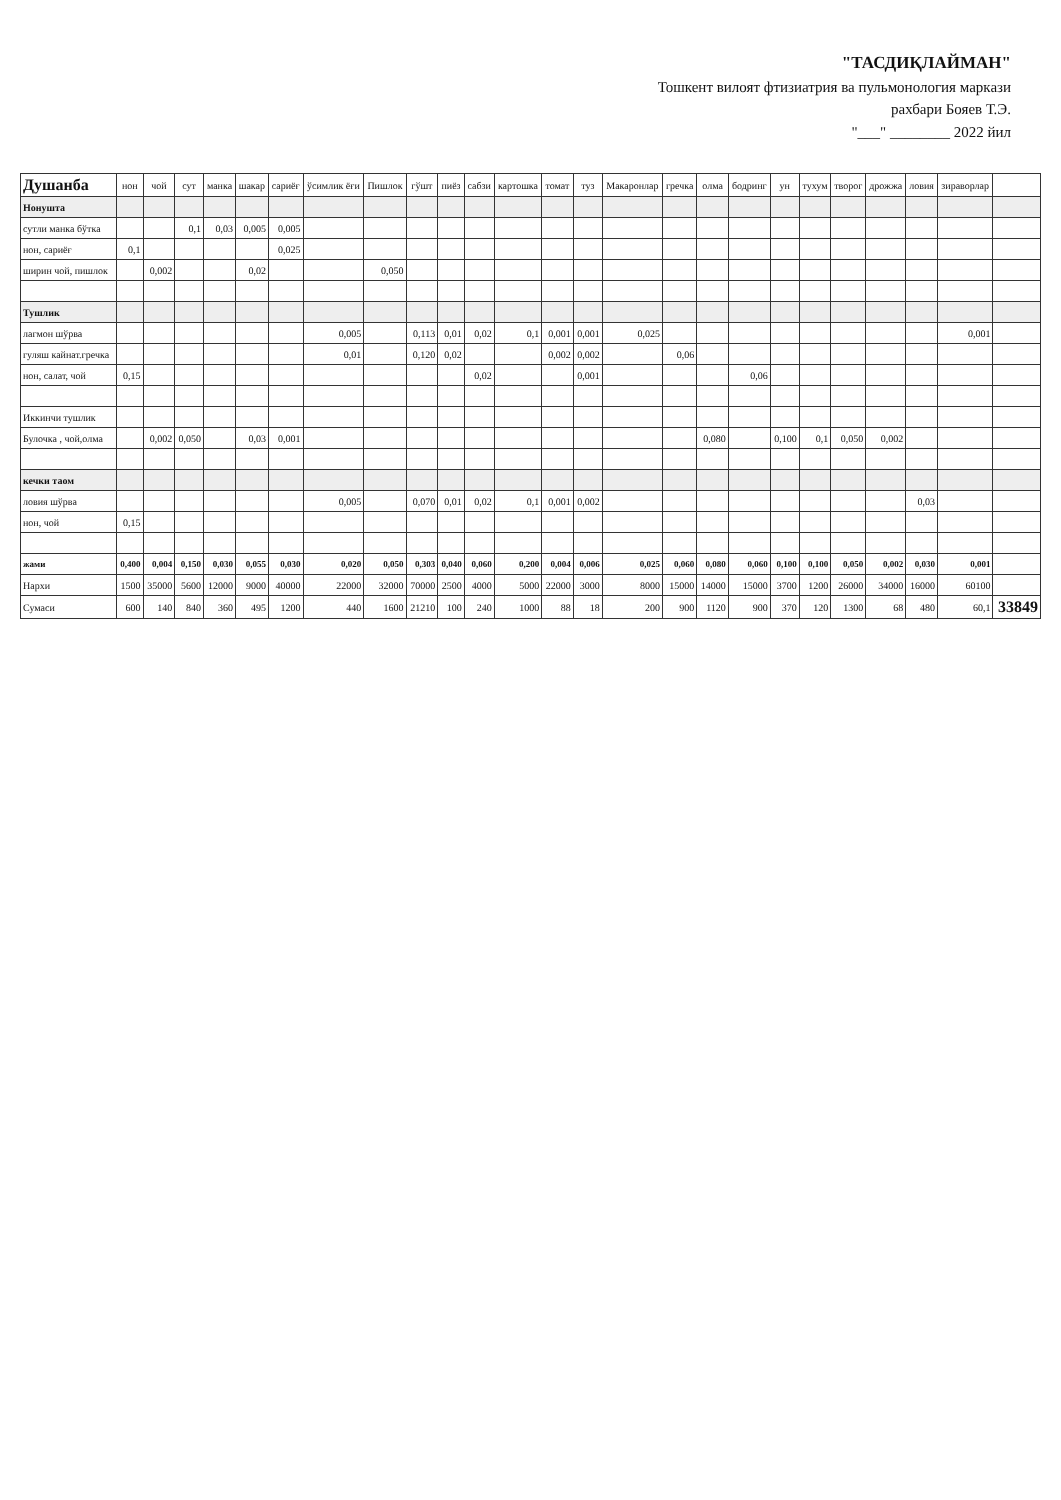"ТАСДИҚЛАЙМАН"
Тошкент вилоят фтизиатрия ва пульмонология маркази
рахбари Бояев Т.Э.
"___" ________ 2022 йил
| Душанба | нон | чой | сут | манка | шакар | сариёғ | ўсимлик ёғи | Пишлок | гўшт | пиёз | сабзи | картошка | томат | туз | Макаронлар | гречка | олма | бодринг | ун | тухум | творог | дрожжа | ловия | зираворлар | |
| --- | --- | --- | --- | --- | --- | --- | --- | --- | --- | --- | --- | --- | --- | --- | --- | --- | --- | --- | --- | --- | --- | --- | --- | --- | --- |
| Нонушта | | | | | | | | | | | | | | | | | | | | | | | | | |
| сутли манка бўтка | | | 0,1 | 0,03 | 0,005 | 0,005 | | | | | | | | | | | | | | | | | | | |
| нон, сариёғ | 0,1 | | | | | 0,025 | | | | | | | | | | | | | | | | | | | |
| ширин чой, пишлок | | 0,002 | | | 0,02 | | | 0,050 | | | | | | | | | | | | | | | | | |
| Тушлик | | | | | | | | | | | | | | | | | | | | | | | | | |
| лагмон шўрва | | | | | | | 0,005 | | 0,113 | 0,01 | 0,02 | 0,1 | 0,001 | 0,001 | 0,025 | | | | | | | | | 0,001 | |
| гуляш кайнат.гречка | | | | | | | 0,01 | | 0,120 | 0,02 | | | 0,002 | 0,002 | | 0,06 | | | | | | | | | |
| нон, салат, чой | 0,15 | | | | | | | | | | 0,02 | | | 0,001 | | | | 0,06 | | | | | | | |
| Иккинчи тушлик | | | | | | | | | | | | | | | | | | | | | | | | | |
| Булочка , чой,олма | | 0,002 | 0,050 | | 0,03 | 0,001 | | | | | | | | | | | 0,080 | | 0,100 | 0,1 | 0,050 | 0,002 | | | |
| кечки таом | | | | | | | | | | | | | | | | | | | | | | | | | |
| ловия шўрва | | | | | | | 0,005 | | 0,070 | 0,01 | 0,02 | 0,1 | 0,001 | 0,002 | | | | | | | | | 0,03 | | |
| нон, чой | 0,15 | | | | | | | | | | | | | | | | | | | | | | | | |
| жами | 0,400 | 0,004 | 0,150 | 0,030 | 0,055 | 0,030 | 0,020 | 0,050 | 0,303 | 0,040 | 0,060 | 0,200 | 0,004 | 0,006 | 0,025 | 0,060 | 0,080 | 0,060 | 0,100 | 0,100 | 0,050 | 0,002 | 0,030 | 0,001 | |
| Нархи | 1500 | 35000 | 5600 | 12000 | 9000 | 40000 | 22000 | 32000 | 70000 | 2500 | 4000 | 5000 | 22000 | 3000 | 8000 | 15000 | 14000 | 15000 | 3700 | 1200 | 26000 | 34000 | 16000 | 60100 | |
| Сумаси | 600 | 140 | 840 | 360 | 495 | 1200 | 440 | 1600 | 21210 | 100 | 240 | 1000 | 88 | 18 | 200 | 900 | 1120 | 900 | 370 | 120 | 1300 | 68 | 480 | 60,1 | 33849 |